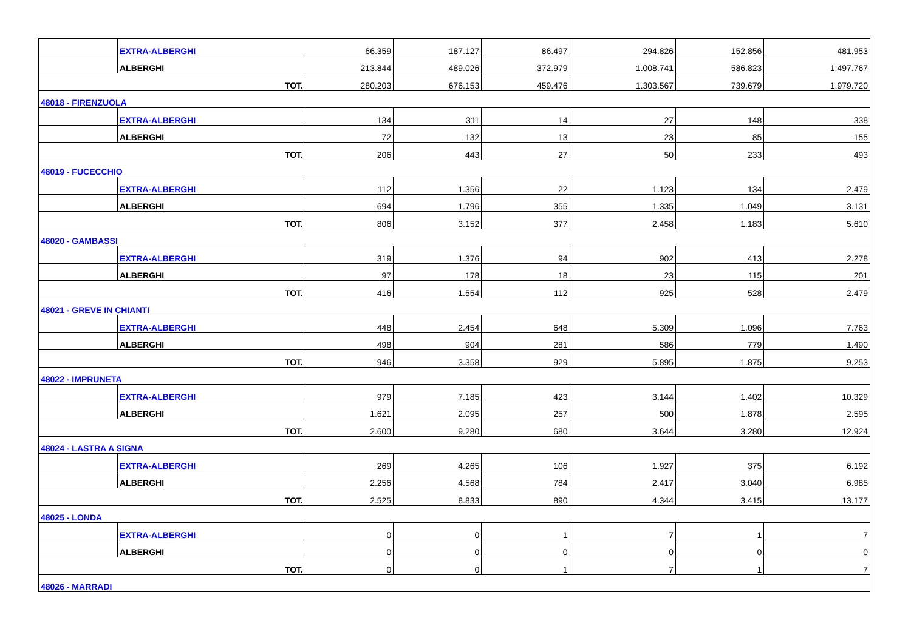| | EXTRA-ALBERGHI | 66.359 | 187.127 | 86.497 | 294.826 | 152.856 | 481.953 |
| | ALBERGHI | 213.844 | 489.026 | 372.979 | 1.008.741 | 586.823 | 1.497.767 |
| TOT. | | 280.203 | 676.153 | 459.476 | 1.303.567 | 739.679 | 1.979.720 |
| 48018 - FIRENZUOLA | | | | | | | |
| | EXTRA-ALBERGHI | 134 | 311 | 14 | 27 | 148 | 338 |
| | ALBERGHI | 72 | 132 | 13 | 23 | 85 | 155 |
| TOT. | | 206 | 443 | 27 | 50 | 233 | 493 |
| 48019 - FUCECCHIO | | | | | | | |
| | EXTRA-ALBERGHI | 112 | 1.356 | 22 | 1.123 | 134 | 2.479 |
| | ALBERGHI | 694 | 1.796 | 355 | 1.335 | 1.049 | 3.131 |
| TOT. | | 806 | 3.152 | 377 | 2.458 | 1.183 | 5.610 |
| 48020 - GAMBASSI | | | | | | | |
| | EXTRA-ALBERGHI | 319 | 1.376 | 94 | 902 | 413 | 2.278 |
| | ALBERGHI | 97 | 178 | 18 | 23 | 115 | 201 |
| TOT. | | 416 | 1.554 | 112 | 925 | 528 | 2.479 |
| 48021 - GREVE IN CHIANTI | | | | | | | |
| | EXTRA-ALBERGHI | 448 | 2.454 | 648 | 5.309 | 1.096 | 7.763 |
| | ALBERGHI | 498 | 904 | 281 | 586 | 779 | 1.490 |
| TOT. | | 946 | 3.358 | 929 | 5.895 | 1.875 | 9.253 |
| 48022 - IMPRUNETA | | | | | | | |
| | EXTRA-ALBERGHI | 979 | 7.185 | 423 | 3.144 | 1.402 | 10.329 |
| | ALBERGHI | 1.621 | 2.095 | 257 | 500 | 1.878 | 2.595 |
| TOT. | | 2.600 | 9.280 | 680 | 3.644 | 3.280 | 12.924 |
| 48024 - LASTRA A SIGNA | | | | | | | |
| | EXTRA-ALBERGHI | 269 | 4.265 | 106 | 1.927 | 375 | 6.192 |
| | ALBERGHI | 2.256 | 4.568 | 784 | 2.417 | 3.040 | 6.985 |
| TOT. | | 2.525 | 8.833 | 890 | 4.344 | 3.415 | 13.177 |
| 48025 - LONDA | | | | | | | |
| | EXTRA-ALBERGHI | 0 | 0 | 1 | 7 | 1 | 7 |
| | ALBERGHI | 0 | 0 | 0 | 0 | 0 | 0 |
| TOT. | | 0 | 0 | 1 | 7 | 1 | 7 |
| 48026 - MARRADI | | | | | | | |